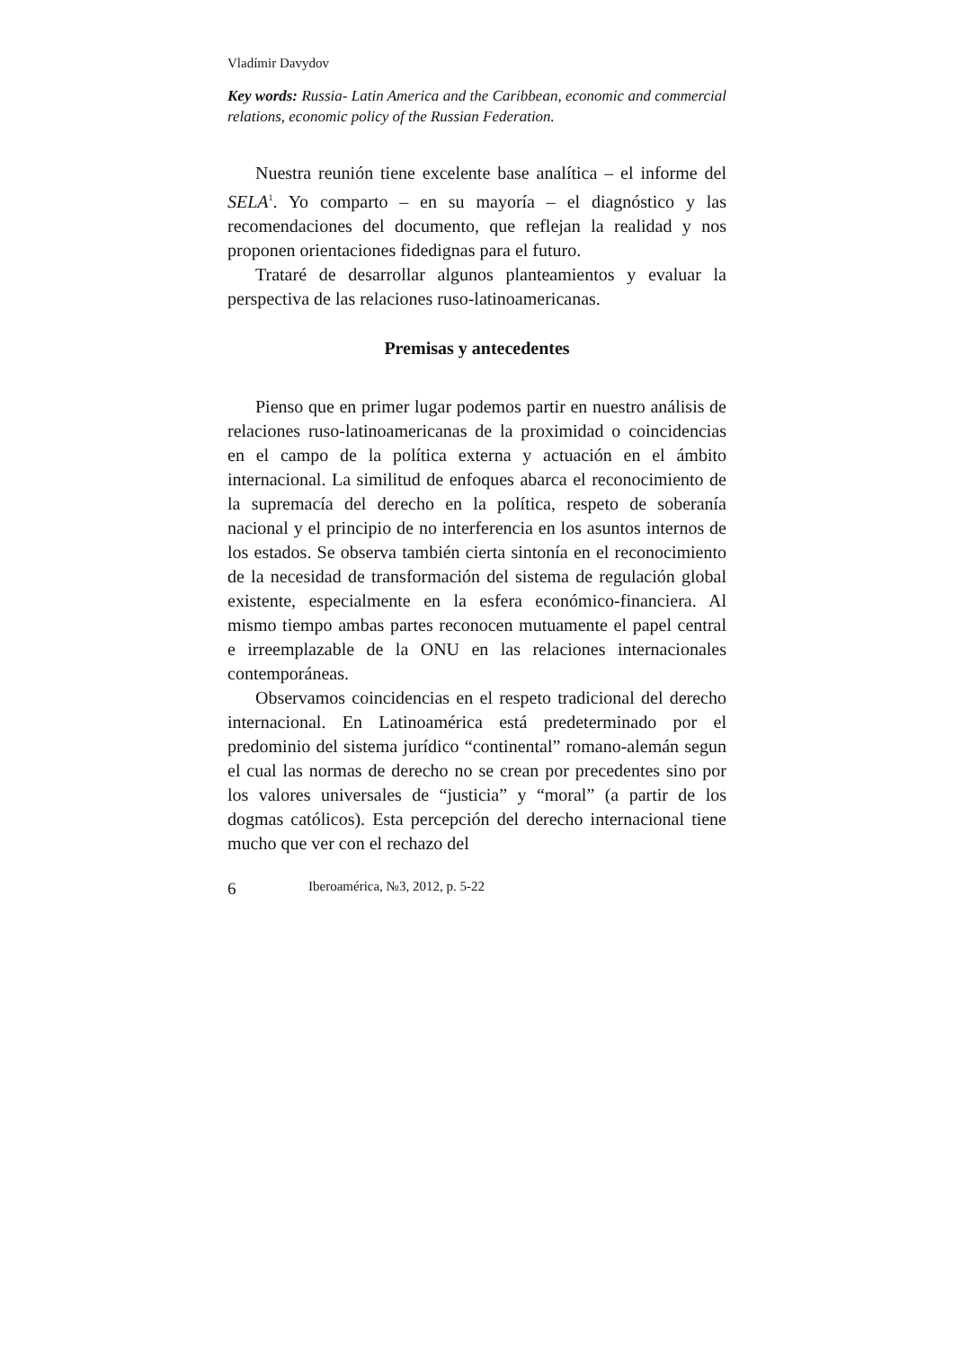Vladímir Davydov
Key words: Russia- Latin America and the Caribbean, economic and commercial relations, economic policy of the Russian Federation.
Nuestra reunión tiene excelente base analítica – el informe del SELA<sup>1</sup>. Yo comparto – en su mayoría – el diagnóstico y las recomendaciones del documento, que reflejan la realidad y nos proponen orientaciones fidedignas para el futuro.
Trataré de desarrollar algunos planteamientos y evaluar la perspectiva de las relaciones ruso-latinoamericanas.
Premisas y antecedentes
Pienso que en primer lugar podemos partir en nuestro análisis de relaciones ruso-latinoamericanas de la proximidad o coincidencias en el campo de la política externa y actuación en el ámbito internacional. La similitud de enfoques abarca el reconocimiento de la supremacía del derecho en la política, respeto de soberanía nacional y el principio de no interferencia en los asuntos internos de los estados. Se observa también cierta sintonía en el reconocimiento de la necesidad de transformación del sistema de regulación global existente, especialmente en la esfera económico-financiera. Al mismo tiempo ambas partes reconocen mutuamente el papel central e irreemplazable de la ONU en las relaciones internacionales contemporáneas.
Observamos coincidencias en el respeto tradicional del derecho internacional. En Latinoamérica está predeterminado por el predominio del sistema jurídico “continental” romano-alemán segun el cual las normas de derecho no se crean por precedentes sino por los valores universales de “justicia” y “moral” (a partir de los dogmas católicos). Esta percepción del derecho internacional tiene mucho que ver con el rechazo del
6 Iberoamérica, №3, 2012, p. 5-22